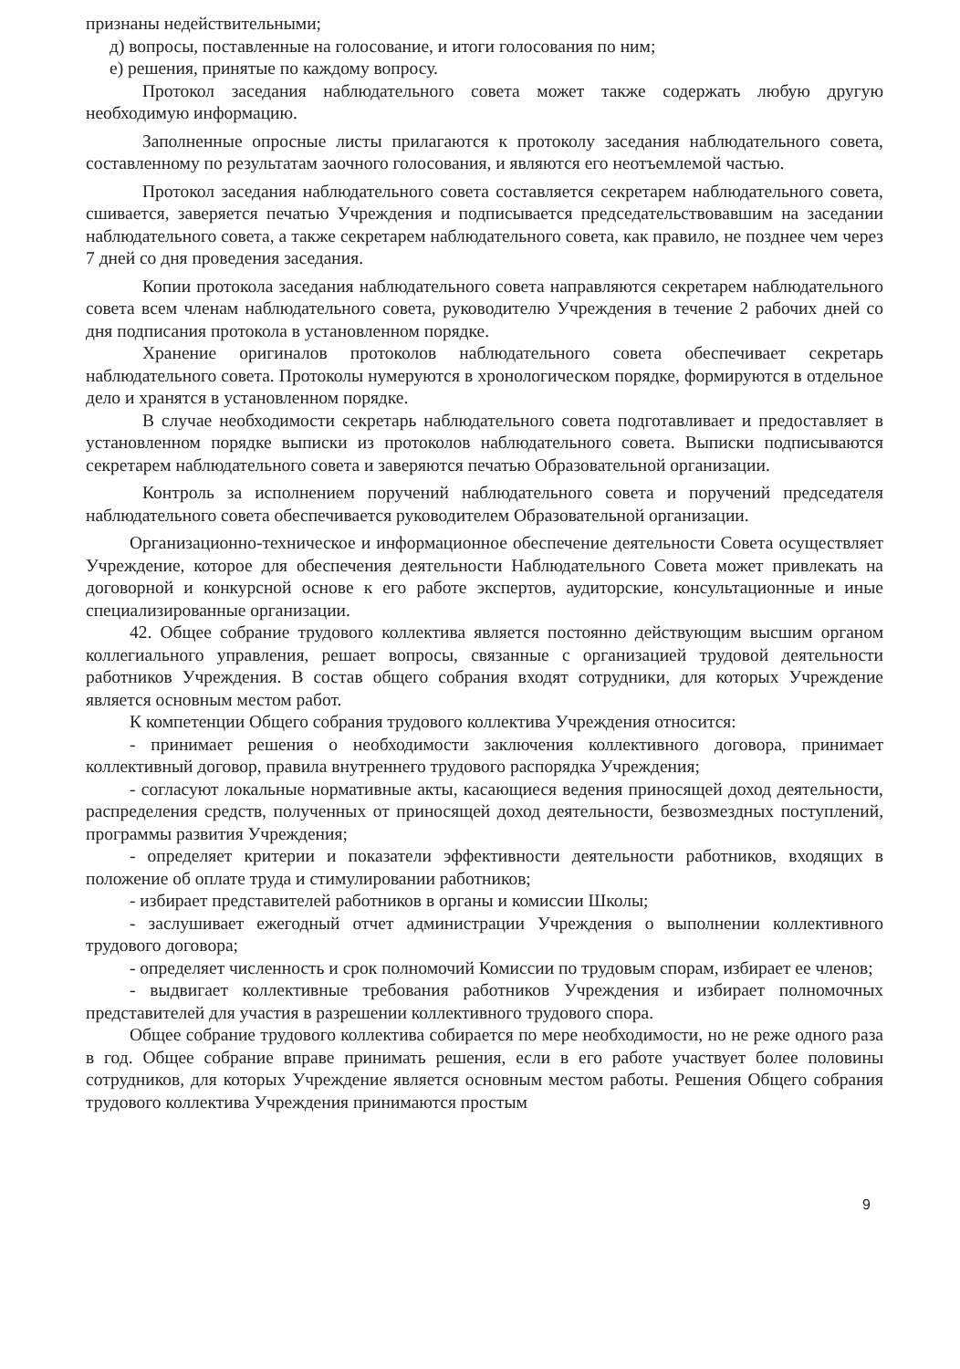признаны недействительными;
д) вопросы, поставленные на голосование, и итоги голосования по ним;
е) решения, принятые по каждому вопросу.
Протокол заседания наблюдательного совета может также содержать любую другую необходимую информацию.
Заполненные опросные листы прилагаются к протоколу заседания наблюдательного совета, составленному по результатам заочного голосования, и являются его неотъемлемой частью.
Протокол заседания наблюдательного совета составляется секретарем наблюдательного совета, сшивается, заверяется печатью Учреждения и подписывается председательствовавшим на заседании наблюдательного совета, а также секретарем наблюдательного совета, как правило, не позднее чем через 7 дней со дня проведения заседания.
Копии протокола заседания наблюдательного совета направляются секретарем наблюдательного совета всем членам наблюдательного совета, руководителю Учреждения в течение 2 рабочих дней со дня подписания протокола в установленном порядке.
Хранение оригиналов протоколов наблюдательного совета обеспечивает секретарь наблюдательного совета. Протоколы нумеруются в хронологическом порядке, формируются в отдельное дело и хранятся в установленном порядке.
В случае необходимости секретарь наблюдательного совета подготавливает и предоставляет в установленном порядке выписки из протоколов наблюдательного совета. Выписки подписываются секретарем наблюдательного совета и заверяются печатью Образовательной организации.
Контроль за исполнением поручений наблюдательного совета и поручений председателя наблюдательного совета обеспечивается руководителем Образовательной организации.
Организационно-техническое и информационное обеспечение деятельности Совета осуществляет Учреждение, которое для обеспечения деятельности Наблюдательного Совета может привлекать на договорной и конкурсной основе к его работе экспертов, аудиторские, консультационные и иные специализированные организации.
42. Общее собрание трудового коллектива является постоянно действующим высшим органом коллегиального управления, решает вопросы, связанные с организацией трудовой деятельности работников Учреждения. В состав общего собрания входят сотрудники, для которых Учреждение является основным местом работ.
К компетенции Общего собрания трудового коллектива Учреждения относится:
- принимает решения о необходимости заключения коллективного договора, принимает коллективный договор, правила внутреннего трудового распорядка Учреждения;
- согласуют локальные нормативные акты, касающиеся ведения приносящей доход деятельности, распределения средств, полученных от приносящей доход деятельности, безвозмездных поступлений, программы развития Учреждения;
- определяет критерии и показатели эффективности деятельности работников, входящих в положение об оплате труда и стимулировании работников;
- избирает представителей работников в органы и комиссии Школы;
- заслушивает ежегодный отчет администрации Учреждения о выполнении коллективного трудового договора;
- определяет численность и срок полномочий Комиссии по трудовым спорам, избирает ее членов;
- выдвигает коллективные требования работников Учреждения и избирает полномочных представителей для участия в разрешении коллективного трудового спора.
Общее собрание трудового коллектива собирается по мере необходимости, но не реже одного раза в год. Общее собрание вправе принимать решения, если в его работе участвует более половины сотрудников, для которых Учреждение является основным местом работы. Решения Общего собрания трудового коллектива Учреждения принимаются простым
9